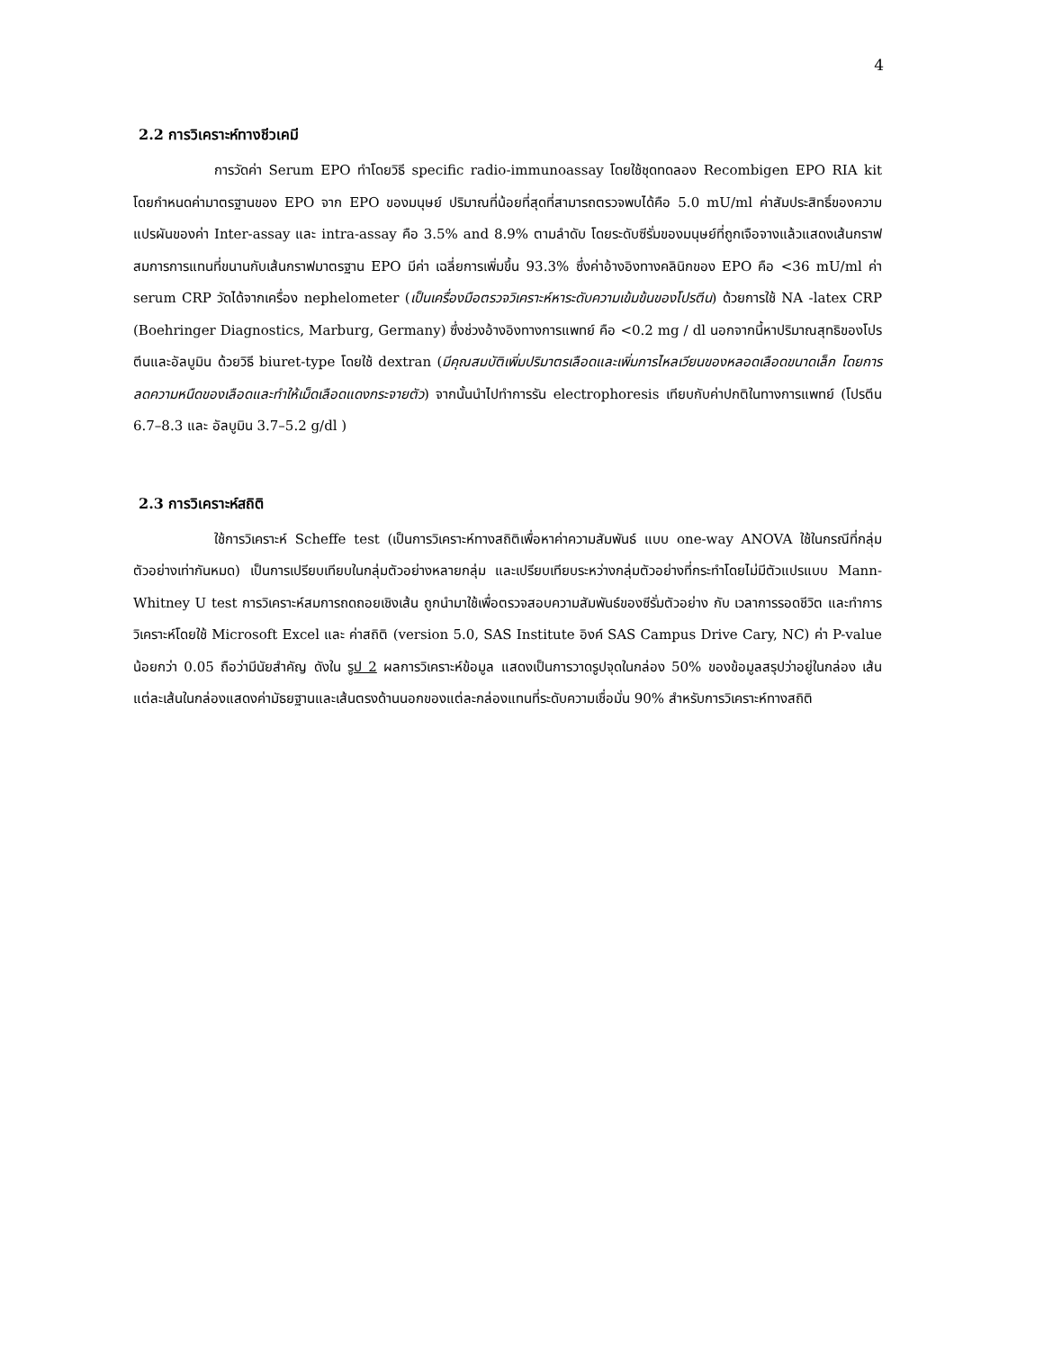4
2.2 การวิเคราะห์ทางชีวเคมี
การวัดค่า Serum EPO ทำโดยวิธี specific radio-immunoassay โดยใช้ชุดทดลอง Recombigen EPO RIA kit โดยกำหนดค่ามาตรฐานของ EPO จาก EPO ของมนุษย์ ปริมาณที่น้อยที่สุดที่สามารถตรวจพบได้คือ 5.0 mU/ml ค่าสัมประสิทธิ์ของความแปรผันของค่า Inter-assay และ intra-assay คือ 3.5% and 8.9% ตามลำดับ โดยระดับซีรั่มของมนุษย์ที่ถูกเจือจางแล้วแสดงเส้นกราฟสมการการแทนที่ขนานกับเส้นกราฟมาตรฐาน EPO มีค่า เฉลี่ยการเพิ่มขึ้น 93.3% ซึ่งค่าอ้างอิงทางคลินิกของ EPO คือ <36 mU/ml ค่า serum CRP วัดได้จากเครื่อง nephelometer (เป็นเครื่องมือตรวจวิเคราะห์หาระดับความเข้มข้นของโปรตีน) ด้วยการใช้ NA -latex CRP (Boehringer Diagnostics, Marburg, Germany) ซึ่งช่วงอ้างอิงทางการแพทย์ คือ <0.2 mg / dl นอกจากนี้หาปริมาณสุทธิของโปรตีนและอัลบูมิน ด้วยวิธี biuret-type โดยใช้ dextran (มีคุณสมบัติเพิ่มปริมาตรเลือดและเพิ่มการไหลเวียนของหลอดเลือดขนาดเล็ก โดยการลดความหนืดของเลือดและทำให้เม็ดเลือดแดงกระจายตัว) จากนั้นนำไปทำการรัน electrophoresis เทียบกับค่าปกติในทางการแพทย์ (โปรตีน 6.7–8.3 และ อัลบูมิน 3.7–5.2 g/dl )
2.3 การวิเคราะห์สถิติ
ใช้การวิเคราะห์ Scheffe test (เป็นการวิเคราะห์ทางสถิติเพื่อหาค่าความสัมพันธ์ แบบ one-way ANOVA ใช้ในกรณีที่กลุ่มตัวอย่างเท่ากันหมด) เป็นการเปรียบเทียบในกลุ่มตัวอย่างหลายกลุ่ม และเปรียบเทียบระหว่างกลุ่มตัวอย่างที่กระทำโดยไม่มีตัวแปรแบบ Mann-Whitney U test การวิเคราะห์สมการถดถอยเชิงเส้น ถูกนำมาใช้เพื่อตรวจสอบความสัมพันธ์ของซีรั่มตัวอย่าง กับ เวลาการรอดชีวิต และทำการวิเคราะห์โดยใช้ Microsoft Excel และ ค่าสถิติ (version 5.0, SAS Institute อิงค์ SAS Campus Drive Cary, NC) ค่า P-value น้อยกว่า 0.05 ถือว่ามีนัยสำคัญ ดังใน รูป 2 ผลการวิเคราะห์ข้อมูล แสดงเป็นการวาดรูปจุดในกล่อง 50% ของข้อมูลสรุปว่าอยู่ในกล่อง เส้นแต่ละเส้นในกล่องแสดงค่ามัธยฐานและเส้นตรงด้านนอกของแต่ละกล่องแทนที่ระดับความเชื่อมั่น 90% สำหรับการวิเคราะห์ทางสถิติ